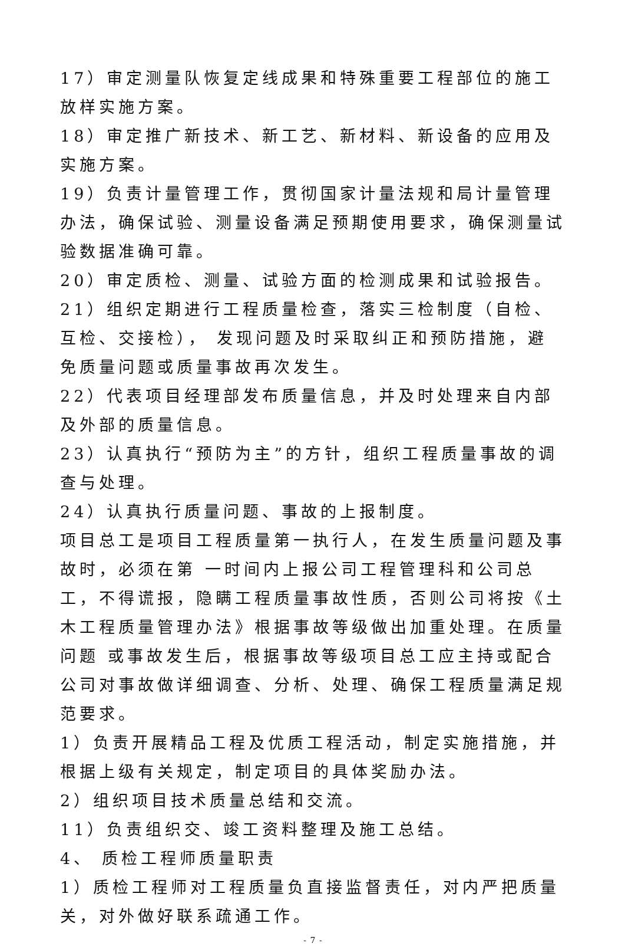17）审定测量队恢复定线成果和特殊重要工程部位的施工放样实施方案。
18）审定推广新技术、新工艺、新材料、新设备的应用及实施方案。
19）负责计量管理工作，贯彻国家计量法规和局计量管理办法，确保试验、测量设备满足预期使用要求，确保测量试验数据准确可靠。
20）审定质检、测量、试验方面的检测成果和试验报告。
21）组织定期进行工程质量检查，落实三检制度（自检、互检、交接检）， 发现问题及时采取纠正和预防措施，避免质量问题或质量事故再次发生。
22）代表项目经理部发布质量信息，并及时处理来自内部及外部的质量信息。
23）认真执行“预防为主”的方针，组织工程质量事故的调查与处理。
24）认真执行质量问题、事故的上报制度。
项目总工是项目工程质量第一执行人，在发生质量问题及事故时，必须在第 一时间内上报公司工程管理科和公司总工，不得谎报，隐瞒工程质量事故性质，否则公司将按《土木工程质量管理办法》根据事故等级做出加重处理。在质量问题 或事故发生后，根据事故等级项目总工应主持或配合公司对事故做详细调查、分析、处理、确保工程质量满足规范要求。
1）负责开展精品工程及优质工程活动，制定实施措施，并根据上级有关规定，制定项目的具体奖励办法。
2）组织项目技术质量总结和交流。
11）负责组织交、竣工资料整理及施工总结。
4、 质检工程师质量职责
1）质检工程师对工程质量负直接监督责任，对内严把质量关，对外做好联系疏通工作。
- 7 -